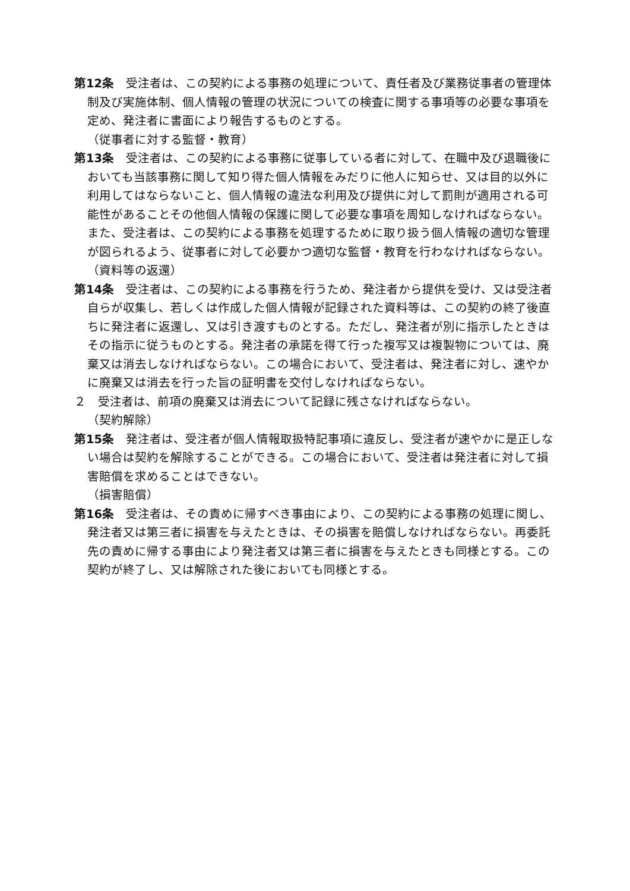第12条　受注者は、この契約による事務の処理について、責任者及び業務従事者の管理体制及び実施体制、個人情報の管理の状況についての検査に関する事項等の必要な事項を定め、発注者に書面により報告するものとする。
（従事者に対する監督・教育）
第13条　受注者は、この契約による事務に従事している者に対して、在職中及び退職後においても当該事務に関して知り得た個人情報をみだりに他人に知らせ、又は目的以外に利用してはならないこと、個人情報の違法な利用及び提供に対して罰則が適用される可能性があることその他個人情報の保護に関して必要な事項を周知しなければならない。また、受注者は、この契約による事務を処理するために取り扱う個人情報の適切な管理が図られるよう、従事者に対して必要かつ適切な監督・教育を行わなければならない。
（資料等の返還）
第14条　受注者は、この契約による事務を行うため、発注者から提供を受け、又は受注者自らが収集し、若しくは作成した個人情報が記録された資料等は、この契約の終了後直ちに発注者に返還し、又は引き渡すものとする。ただし、発注者が別に指示したときはその指示に従うものとする。発注者の承諾を得て行った複写又は複製物については、廃棄又は消去しなければならない。この場合において、受注者は、発注者に対し、速やかに廃棄又は消去を行った旨の証明書を交付しなければならない。
２　受注者は、前項の廃棄又は消去について記録に残さなければならない。
（契約解除）
第15条　発注者は、受注者が個人情報取扱特記事項に違反し、受注者が速やかに是正しない場合は契約を解除することができる。この場合において、受注者は発注者に対して損害賠償を求めることはできない。
（損害賠償）
第16条　受注者は、その責めに帰すべき事由により、この契約による事務の処理に関し、発注者又は第三者に損害を与えたときは、その損害を賠償しなければならない。再委託先の責めに帰する事由により発注者又は第三者に損害を与えたときも同様とする。この契約が終了し、又は解除された後においても同様とする。